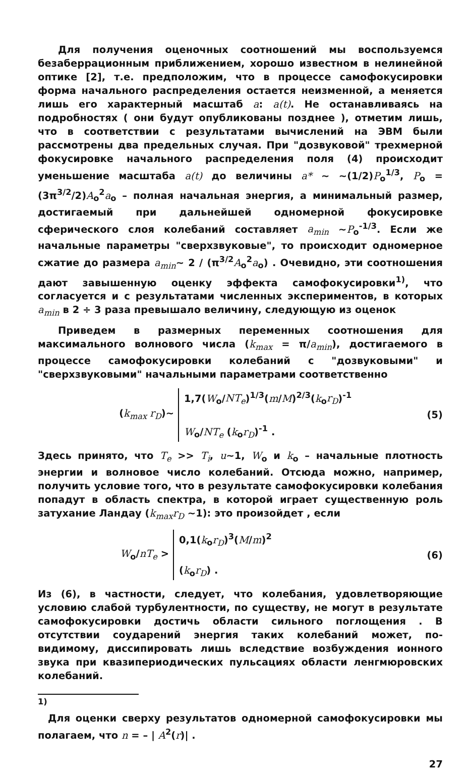Для получения оценочных соотношений мы воспользуемся безаберрационным приближением, хорошо известном в нелинейной оптике [2], т.е. предположим, что в процессе самофокусировки форма начального распределения остается неизменной, а меняется лишь его характерный масштаб a: a(t). Не останавливаясь на подробностях ( они будут опубликованы позднее ), отметим лишь, что в соответствии с результатами вычислений на ЭВМ были рассмотрены два предельных случая. При "дозвуковой" трехмерной фокусировке начального распределения поля (4) происходит уменьшение масштаба a(t) до величины a* ~ ~(1/2)P<sub>o</sub><sup>1/3</sup>, P<sub>o</sub> = (3π<sup>3/2</sup>/2)A<sub>o</sub><sup>2</sup>a<sub>o</sub> – полная начальная энергия, а минимальный размер, достигаемый при дальнейшей одномерной фокусировке сферического слоя колебаний составляет a<sub>min</sub> ~P<sub>o</sub><sup>-1/3</sup>. Если же начальные параметры "сверхзвуковые", то происходит одномерное сжатие до размера a<sub>min</sub>~ 2 / (π<sup>3/2</sup>A<sub>o</sub><sup>2</sup>a<sub>o</sub>) . Очевидно, эти соотношения дают завышенную оценку эффекта самофокусировки<sup>1)</sup>, что согласуется и с результатами численных экспериментов, в которых a<sub>min</sub> в 2 ÷ 3 раза превышало величину, следующую из оценок
Приведем в размерных переменных соотношения для максимального волнового числа (k<sub>max</sub> = π/a<sub>min</sub>), достигаемого в процессе самофокусировки колебаний с "дозвуковыми" и "сверхзвуковыми" начальными параметрами соответственно
(k<sub>max</sub> r<sub>D</sub>)~
1,7(W<sub>o</sub>/NT<sub>e</sub>)<sup>1/3</sup>(m/M)<sup>2/3</sup>(k<sub>o</sub>r<sub>D</sub>)<sup>-1</sup>
W<sub>o</sub>/NT<sub>e</sub> (k<sub>o</sub>r<sub>D</sub>)<sup>-1</sup> .
(5)
Здесь принято, что T<sub>e</sub> >> T<sub>i</sub>, u~1, W<sub>o</sub> и k<sub>o</sub> – начальные плотность энергии и волновое число колебаний. Отсюда можно, например, получить условие того, что в результате самофокусировки колебания попадут в область спектра, в которой играет существенную роль затухание Ландау (k<sub>max</sub>r<sub>D</sub> ~1): это произойдет , если
W<sub>o</sub>/nT<sub>e</sub> >
0,1(k<sub>o</sub>r<sub>D</sub>)<sup>3</sup>(M/m)<sup>2</sup>
(k<sub>o</sub>r<sub>D</sub>) .
(6)
Из (6), в частности, следует, что колебания, удовлетворяющие условию слабой турбулентности, по существу, не могут в результате самофокусировки достичь области сильного поглощения . В отсутствии соударений энергия таких колебаний может, по-видимому, диссипировать лишь вследствие возбуждения ионного звука при квазипериодических пульсациях области ленгмюровских колебаний.
<sup>1)</sup>
Для оценки сверху результатов одномерной самофокусировки мы полагаем, что n = – | A<sup>2</sup>(r)| .
27